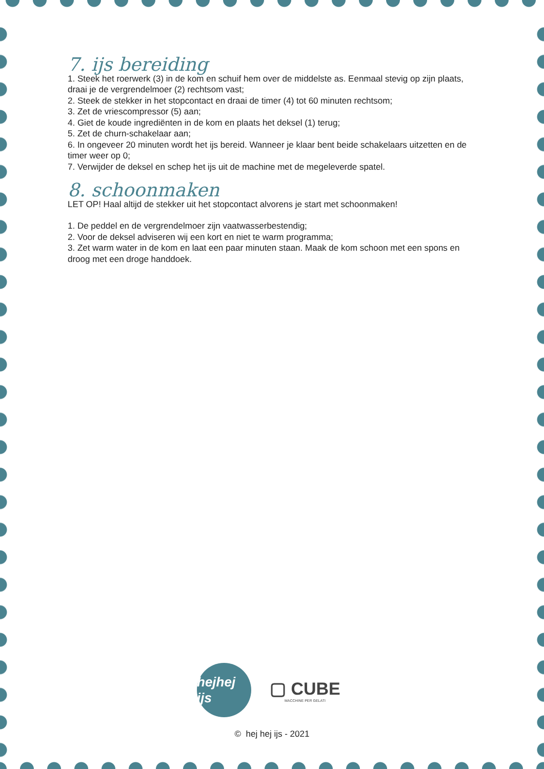7. ijs bereiding
1. Steek het roerwerk (3) in de kom en schuif hem over de middelste as. Eenmaal stevig op zijn plaats, draai je de vergrendelmoer (2) rechtsom vast;
2. Steek de stekker in het stopcontact en draai de timer (4) tot 60 minuten rechtsom;
3. Zet de vriescompressor (5) aan;
4. Giet de koude ingrediënten in de kom en plaats het deksel (1) terug;
5. Zet de churn-schakelaar aan;
6. In ongeveer 20 minuten wordt het ijs bereid. Wanneer je klaar bent beide schakelaars uitzetten en de timer weer op 0;
7. Verwijder de deksel en schep het ijs uit de machine met de megeleverde spatel.
8. schoonmaken
LET OP! Haal altijd de stekker uit het stopcontact alvorens je start met schoonmaken!
1. De peddel en de vergrendelmoer zijn vaatwasserbestendig;
2. Voor de deksel adviseren wij een kort en niet te warm programma;
3. Zet warm water in de kom en laat een paar minuten staan. Maak de kom schoon met een spons en droog met een droge handdoek.
hejhej ijs
▢ CUBE
MACCHINE PER GELATI
© hej hej ijs - 2021